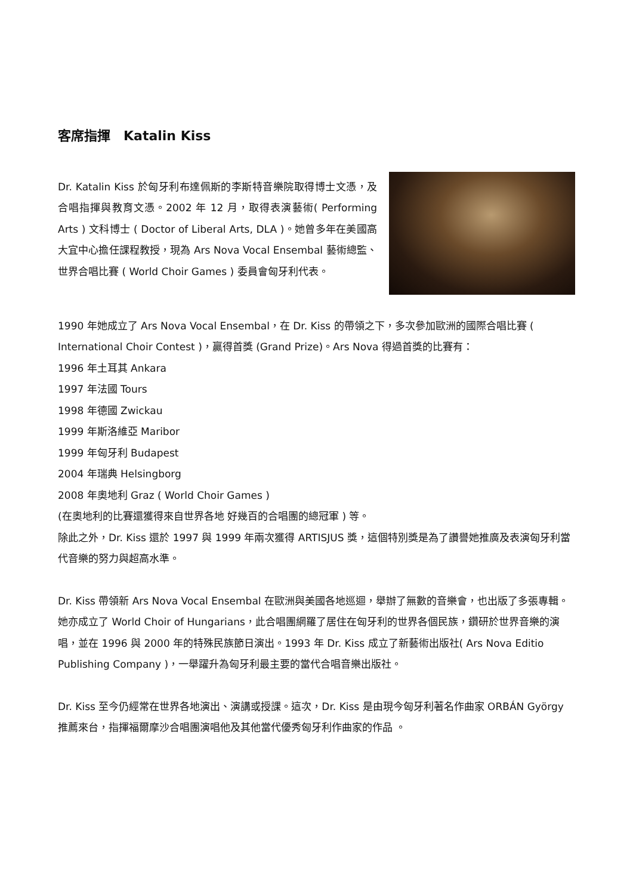客席指揮　Katalin Kiss
Dr. Katalin Kiss 於匈牙利布達佩斯的李斯特音樂院取得博士文憑，及合唱指揮與教育文憑。2002 年 12 月，取得表演藝術( Performing Arts ) 文科博士 ( Doctor of Liberal Arts, DLA )。她曾多年在美國高大宜中心擔任課程教授，現為 Ars Nova Vocal Ensembal 藝術總監、世界合唱比賽 ( World Choir Games ) 委員會匈牙利代表。
1990 年她成立了 Ars Nova Vocal Ensembal，在 Dr. Kiss 的帶領之下，多次參加歐洲的國際合唱比賽 ( International Choir Contest )，贏得首獎 (Grand Prize)。Ars Nova 得過首獎的比賽有：
1996 年土耳其 Ankara
1997 年法國 Tours
1998 年德國 Zwickau
1999 年斯洛維亞 Maribor
1999 年匈牙利 Budapest
2004 年瑞典 Helsingborg
2008 年奧地利 Graz ( World Choir Games )
(在奧地利的比賽還獲得來自世界各地 好幾百的合唱團的總冠軍 ) 等。
除此之外，Dr. Kiss 還於 1997 與 1999 年兩次獲得 ARTISJUS 獎，這個特別獎是為了讚譽她推廣及表演匈牙利當代音樂的努力與超高水準。
Dr. Kiss 帶領新 Ars Nova Vocal Ensembal 在歐洲與美國各地巡迴，舉辦了無數的音樂會，也出版了多張專輯。她亦成立了 World Choir of Hungarians，此合唱團網羅了居住在匈牙利的世界各個民族，鑽研於世界音樂的演唱，並在 1996 與 2000 年的特殊民族節日演出。1993 年 Dr. Kiss 成立了新藝術出版社( Ars Nova Editio Publishing Company )，一舉躍升為匈牙利最主要的當代合唱音樂出版社。
Dr. Kiss 至今仍經常在世界各地演出、演講或授課。這次，Dr. Kiss 是由現今匈牙利著名作曲家 ORBÁN György 推薦來台，指揮福爾摩沙合唱團演唱他及其他當代優秀匈牙利作曲家的作品 。